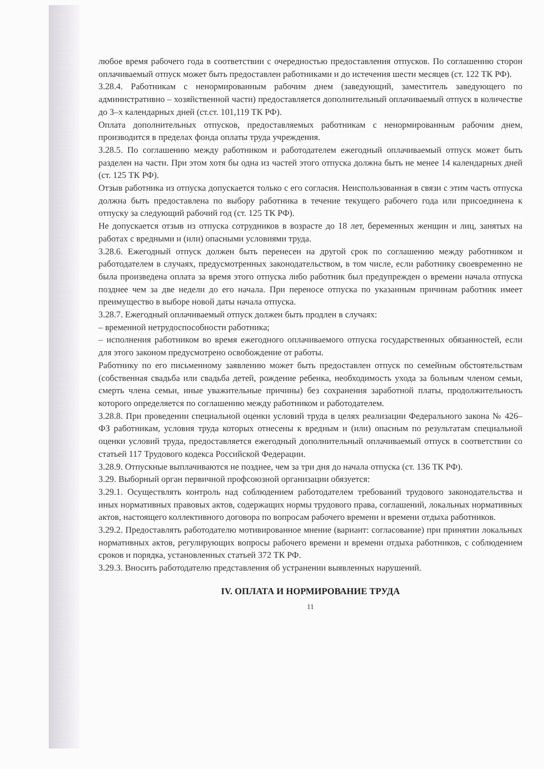любое время рабочего года в соответствии с очередностью предоставления отпусков. По соглашению сторон оплачиваемый отпуск может быть предоставлен работниками и до истечения шести месяцев (ст. 122 ТК РФ).
3.28.4. Работникам с ненормированным рабочим днем (заведующий, заместитель заведующего по административно – хозяйственной части) предоставляется дополнительный оплачиваемый отпуск в количестве до 3–х календарных дней (ст.ст. 101,119 ТК РФ).
Оплата дополнительных отпусков, предоставляемых работникам с ненормированным рабочим днем, производится в пределах фонда оплаты труда учреждения.
3.28.5. По соглашению между работником и работодателем ежегодный оплачиваемый отпуск может быть разделен на части. При этом хотя бы одна из частей этого отпуска должна быть не менее 14 календарных дней (ст. 125 ТК РФ).
Отзыв работника из отпуска допускается только с его согласия. Неиспользованная в связи с этим часть отпуска должна быть предоставлена по выбору работника в течение текущего рабочего года или присоединена к отпуску за следующий рабочий год (ст. 125 ТК РФ).
Не допускается отзыв из отпуска сотрудников в возрасте до 18 лет, беременных женщин и лиц, занятых на работах с вредными и (или) опасными условиями труда.
3.28.6. Ежегодный отпуск должен быть перенесен на другой срок по соглашению между работником и работодателем в случаях, предусмотренных законодательством, в том числе, если работнику своевременно не была произведена оплата за время этого отпуска либо работник был предупрежден о времени начала отпуска позднее чем за две недели до его начала. При переносе отпуска по указанным причинам работник имеет преимущество в выборе новой даты начала отпуска.
3.28.7. Ежегодный оплачиваемый отпуск должен быть продлен в случаях:
– временной нетрудоспособности работника;
– исполнения работником во время ежегодного оплачиваемого отпуска государственных обязанностей, если для этого законом предусмотрено освобождение от работы.
Работнику по его письменному заявлению может быть предоставлен отпуск по семейным обстоятельствам (собственная свадьба или свадьба детей, рождение ребенка, необходимость ухода за больным членом семьи, смерть члена семьи, иные уважительные причины) без сохранения заработной платы, продолжительность которого определяется по соглашению между работником и работодателем.
3.28.8. При проведении специальной оценки условий труда в целях реализации Федерального закона № 426–ФЗ работникам, условия труда которых отнесены к вредным и (или) опасным по результатам специальной оценки условий труда, предоставляется ежегодный дополнительный оплачиваемый отпуск в соответствии со статьей 117 Трудового кодекса Российской Федерации.
3.28.9. Отпускные выплачиваются не позднее, чем за три дня до начала отпуска (ст. 136 ТК РФ).
3.29. Выборный орган первичной профсоюзной организации обязуется:
3.29.1. Осуществлять контроль над соблюдением работодателем требований трудового законодательства и иных нормативных правовых актов, содержащих нормы трудового права, соглашений, локальных нормативных актов, настоящего коллективного договора по вопросам рабочего времени и времени отдыха работников.
3.29.2. Предоставлять работодателю мотивированное мнение (вариант: согласование) при принятии локальных нормативных актов, регулирующих вопросы рабочего времени и времени отдыха работников, с соблюдением сроков и порядка, установленных статьей 372 ТК РФ.
3.29.3. Вносить работодателю представления об устранении выявленных нарушений.
IV. ОПЛАТА И НОРМИРОВАНИЕ ТРУДА
11